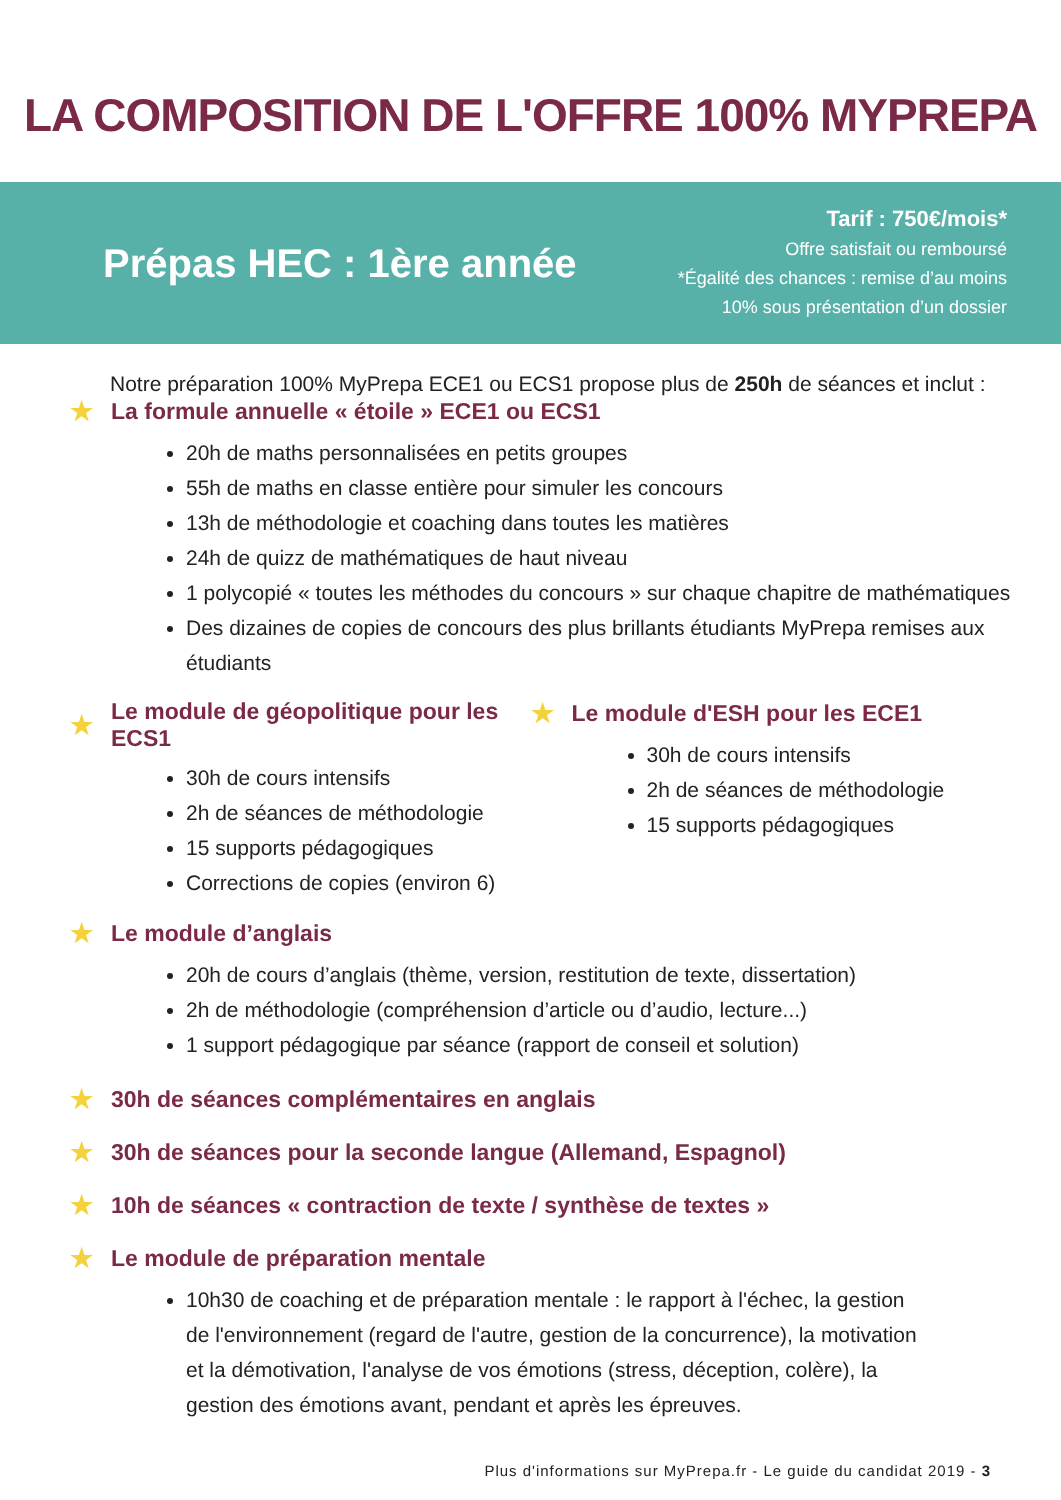LA COMPOSITION DE L'OFFRE 100% MYPREPA
Prépas HEC : 1ère année
Tarif : 750€/mois*
Offre satisfait ou remboursé
*Égalité des chances : remise d’au moins
10% sous présentation d’un dossier
Notre préparation 100% MyPrepa ECE1 ou ECS1 propose plus de 250h de séances et inclut :
★ La formule annuelle « étoile » ECE1 ou ECS1
20h de maths personnalisées en petits groupes
55h de maths en classe entière pour simuler les concours
13h de méthodologie et coaching dans toutes les matières
24h de quizz de mathématiques de haut niveau
1 polycopié « toutes les méthodes du concours » sur chaque chapitre de mathématiques
Des dizaines de copies de concours des plus brillants étudiants MyPrepa remises aux étudiants
★ Le module de géopolitique pour les ECS1
30h de cours intensifs
2h de séances de méthodologie
15 supports pédagogiques
Corrections de copies (environ 6)
★ Le module d'ESH pour les ECE1
30h de cours intensifs
2h de séances de méthodologie
15 supports pédagogiques
★ Le module d’anglais
20h de cours d’anglais (thème, version, restitution de texte, dissertation)
2h de méthodologie (compréhension d’article ou d’audio, lecture...)
1 support pédagogique par séance (rapport de conseil et solution)
★ 30h de séances complémentaires en anglais
★ 30h de séances pour la seconde langue (Allemand, Espagnol)
★ 10h de séances « contraction de texte / synthèse de textes »
★ Le module de préparation mentale
10h30 de coaching et de préparation mentale : le rapport à l'échec, la gestion de l'environnement (regard de l'autre, gestion de la concurrence), la motivation et la démotivation, l'analyse de vos émotions (stress, déception, colère), la gestion des émotions avant, pendant et après les épreuves.
Plus d'informations sur MyPrepa.fr - Le guide du candidat 2019 - 3